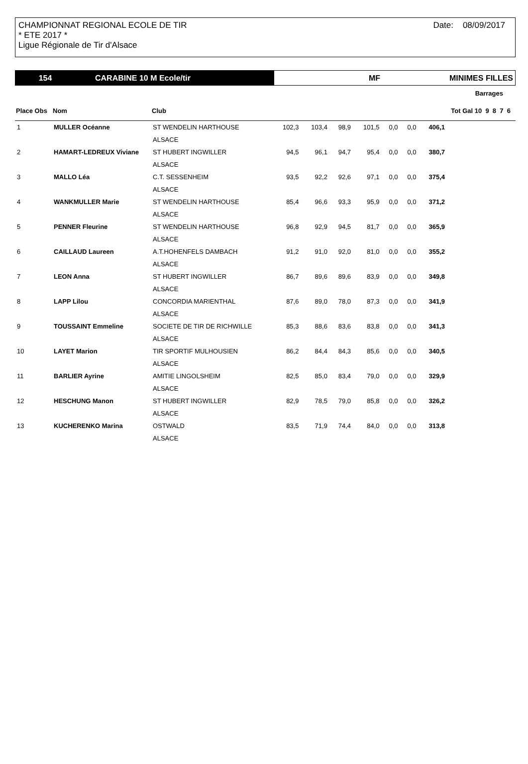Date: 08/09/2017
CHAMPIONNAT REGIONAL ECOLE DE TIR
* ETE 2017 *
Ligue Régionale de Tir d'Alsace
154 CARABINE 10 M Ecole/tir MF MINIMES FILLES
| Barrages | | | | | | | | | | |
| --- | --- | --- | --- | --- | --- | --- | --- | --- | --- | --- |
| Place Obs | Nom | Club | | | | | | | Tot Gal 10 9 8 7 6 | |
| 1 | MULLER Océanne | ST WENDELIN HARTHOUSE | 102,3 | 103,4 | 98,9 | 101,5 | 0,0 | 0,0 | 406,1 | |
| | | ALSACE | | | | | | | | |
| 2 | HAMART-LEDREUX Viviane | ST HUBERT INGWILLER | 94,5 | 96,1 | 94,7 | 95,4 | 0,0 | 0,0 | 380,7 | |
| | | ALSACE | | | | | | | | |
| 3 | MALLO Léa | C.T. SESSENHEIM | 93,5 | 92,2 | 92,6 | 97,1 | 0,0 | 0,0 | 375,4 | |
| | | ALSACE | | | | | | | | |
| 4 | WANKMULLER Marie | ST WENDELIN HARTHOUSE | 85,4 | 96,6 | 93,3 | 95,9 | 0,0 | 0,0 | 371,2 | |
| | | ALSACE | | | | | | | | |
| 5 | PENNER Fleurine | ST WENDELIN HARTHOUSE | 96,8 | 92,9 | 94,5 | 81,7 | 0,0 | 0,0 | 365,9 | |
| | | ALSACE | | | | | | | | |
| 6 | CAILLAUD Laureen | A.T.HOHENFELS DAMBACH | 91,2 | 91,0 | 92,0 | 81,0 | 0,0 | 0,0 | 355,2 | |
| | | ALSACE | | | | | | | | |
| 7 | LEON Anna | ST HUBERT INGWILLER | 86,7 | 89,6 | 89,6 | 83,9 | 0,0 | 0,0 | 349,8 | |
| | | ALSACE | | | | | | | | |
| 8 | LAPP Lilou | CONCORDIA MARIENTHAL | 87,6 | 89,0 | 78,0 | 87,3 | 0,0 | 0,0 | 341,9 | |
| | | ALSACE | | | | | | | | |
| 9 | TOUSSAINT Emmeline | SOCIETE DE TIR DE RICHWILLE | 85,3 | 88,6 | 83,6 | 83,8 | 0,0 | 0,0 | 341,3 | |
| | | ALSACE | | | | | | | | |
| 10 | LAYET Marion | TIR SPORTIF MULHOUSIEN | 86,2 | 84,4 | 84,3 | 85,6 | 0,0 | 0,0 | 340,5 | |
| | | ALSACE | | | | | | | | |
| 11 | BARLIER Ayrine | AMITIE LINGOLSHEIM | 82,5 | 85,0 | 83,4 | 79,0 | 0,0 | 0,0 | 329,9 | |
| | | ALSACE | | | | | | | | |
| 12 | HESCHUNG Manon | ST HUBERT INGWILLER | 82,9 | 78,5 | 79,0 | 85,8 | 0,0 | 0,0 | 326,2 | |
| | | ALSACE | | | | | | | | |
| 13 | KUCHERENKO Marina | OSTWALD | 83,5 | 71,9 | 74,4 | 84,0 | 0,0 | 0,0 | 313,8 | |
| | | ALSACE | | | | | | | | |